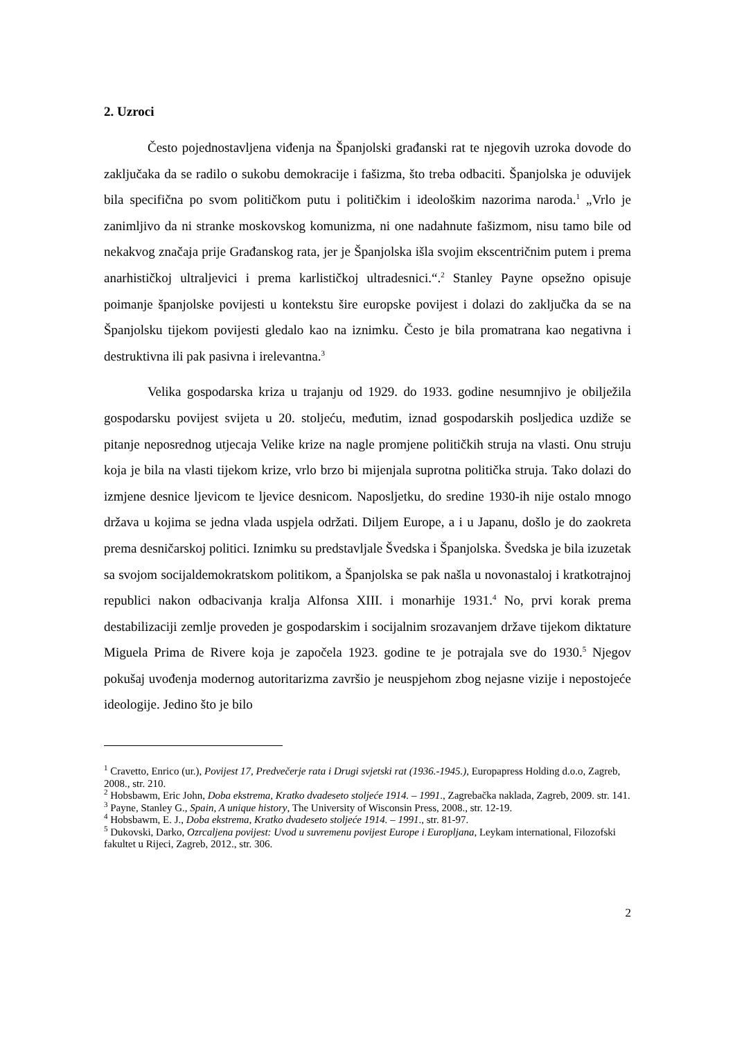2. Uzroci
Često pojednostavljena viđenja na Španjolski građanski rat te njegovih uzroka dovode do zaključaka da se radilo o sukobu demokracije i fašizma, što treba odbaciti. Španjolska je oduvijek bila specifična po svom političkom putu i političkim i ideološkim nazorima naroda.<sup>1</sup> „Vrlo je zanimljivo da ni stranke moskovskog komunizma, ni one nadahnute fašizmom, nisu tamo bile od nekakvog značaja prije Građanskog rata, jer je Španjolska išla svojim ekscentričnim putem i prema anarhističkoj ultraljevici i prema karlističkoj ultradesnici.“.<sup>2</sup> Stanley Payne opsežno opisuje poimanje španjolske povijesti u kontekstu šire europske povijest i dolazi do zaključka da se na Španjolsku tijekom povijesti gledalo kao na iznimku. Često je bila promatrana kao negativna i destruktivna ili pak pasivna i irelevantna.<sup>3</sup>
Velika gospodarska kriza u trajanju od 1929. do 1933. godine nesumnjivo je obilježila gospodarsku povijest svijeta u 20. stoljeću, međutim, iznad gospodarskih posljedica uzdiže se pitanje neposrednog utjecaja Velike krize na nagle promjene političkih struja na vlasti. Onu struju koja je bila na vlasti tijekom krize, vrlo brzo bi mijenjala suprotna politička struja. Tako dolazi do izmjene desnice ljevicom te ljevice desnicom. Naposljetku, do sredine 1930-ih nije ostalo mnogo država u kojima se jedna vlada uspjela održati. Diljem Europe, a i u Japanu, došlo je do zaokreta prema desničarskoj politici. Iznimku su predstavljale Švedska i Španjolska. Švedska je bila izuzetak sa svojom socijaldemokratskom politikom, a Španjolska se pak našla u novonastaloj i kratkotrajnoj republici nakon odbacivanja kralja Alfonsa XIII. i monarhije 1931.<sup>4</sup> No, prvi korak prema destabilizaciji zemlje proveden je gospodarskim i socijalnim srozavanjem države tijekom diktature Miguela Prima de Rivere koja je započela 1923. godine te je potrajala sve do 1930.<sup>5</sup> Njegov pokušaj uvođenja modernog autoritarizma završio je neuspjehom zbog nejasne vizije i nepostojeće ideologije. Jedino što je bilo
<sup>1</sup> Cravetto, Enrico (ur.), Povijest 17, Predvečerje rata i Drugi svjetski rat (1936.-1945.), Europapress Holding d.o.o, Zagreb, 2008., str. 210.
<sup>2</sup> Hobsbawm, Eric John, Doba ekstrema, Kratko dvadeseto stoljeće 1914. – 1991., Zagrebačka naklada, Zagreb, 2009. str. 141.
<sup>3</sup> Payne, Stanley G., Spain, A unique history, The University of Wisconsin Press, 2008., str. 12-19.
<sup>4</sup> Hobsbawm, E. J., Doba ekstrema, Kratko dvadeseto stoljeće 1914. – 1991., str. 81-97.
<sup>5</sup> Dukovski, Darko, Ozrcaljena povijest: Uvod u suvremenu povijest Europe i Europljana, Leykam international, Filozofski fakultet u Rijeci, Zagreb, 2012., str. 306.
2